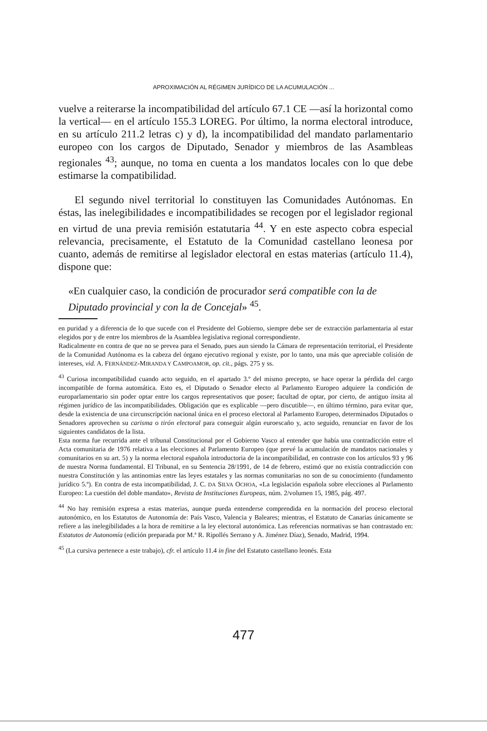APROXIMACIÓN AL RÉGIMEN JURÍDICO DE LA ACUMULACIÓN ...
vuelve a reiterarse la incompatibilidad del artículo 67.1 CE —así la horizontal como la vertical— en el artículo 155.3 LOREG. Por último, la norma electoral introduce, en su artículo 211.2 letras c) y d), la incompatibilidad del mandato parlamentario europeo con los cargos de Diputado, Senador y miembros de las Asambleas regionales <sup>43</sup>; aunque, no toma en cuenta a los mandatos locales con lo que debe estimarse la compatibilidad.
El segundo nivel territorial lo constituyen las Comunidades Autónomas. En éstas, las inelegibilidades e incompatibilidades se recogen por el legislador regional en virtud de una previa remisión estatutaria <sup>44</sup>. Y en este aspecto cobra especial relevancia, precisamente, el Estatuto de la Comunidad castellano leonesa por cuanto, además de remitirse al legislador electoral en estas materias (artículo 11.4), dispone que:
«En cualquier caso, la condición de procurador será compatible con la de Diputado provincial y con la de Concejal» <sup>45</sup>.
en puridad y a diferencia de lo que sucede con el Presidente del Gobierno, siempre debe ser de extracción parlamentaria al estar elegidos por y de entre los miembros de la Asamblea legislativa regional correspondiente.
Radicalmente en contra de que no se prevea para el Senado, pues aun siendo la Cámara de representación territorial, el Presidente de la Comunidad Autónoma es la cabeza del órgano ejecutivo regional y existe, por lo tanto, una más que apreciable colisión de intereses, vid. A. FERNÁNDEZ-MIRANDA Y CAMPOAMOR, op. cit., págs. 275 y ss.
<sup>43</sup> Curiosa incompatibilidad cuando acto seguido, en el apartado 3.º del mismo precepto, se hace operar la pérdida del cargo incompatible de forma automática. Esto es, el Diputado o Senador electo al Parlamento Europeo adquiere la condición de europarlamentario sin poder optar entre los cargos representativos que posee; facultad de optar, por cierto, de antiguo ínsita al régimen jurídico de las incompatibilidades. Obligación que es explicable —pero discutible—, en último término, para evitar que, desde la existencia de una circunscripción nacional única en el proceso electoral al Parlamento Europeo, determinados Diputados o Senadores aprovechen su carisma o tirón electoral para conseguir algún euroescaño y, acto seguido, renunciar en favor de los siguientes candidatos de la lista.
Esta norma fue recurrida ante el tribunal Constitucional por el Gobierno Vasco al entender que había una contradicción entre el Acta comunitaria de 1976 relativa a las elecciones al Parlamento Europeo (que prevé la acumulación de mandatos nacionales y comunitarios en su art. 5) y la norma electoral española introductoria de la incompatibilidad, en contraste con los artículos 93 y 96 de nuestra Norma fundamental. El Tribunal, en su Sentencia 28/1991, de 14 de febrero, estimó que no existía contradicción con nuestra Constitución y las antinomias entre las leyes estatales y las normas comunitarias no son de su conocimiento (fundamento jurídico 5.º). En contra de esta incompatibilidad, J. C. DA SILVA OCHOA, «La legislación española sobre elecciones al Parlamento Europeo: La cuestión del doble mandato», Revista de Instituciones Europeas, núm. 2/volumen 15, 1985, pág. 497.
<sup>44</sup> No hay remisión expresa a estas materias, aunque pueda entenderse comprendida en la normación del proceso electoral autonómico, en los Estatutos de Autonomía de: País Vasco, Valencia y Baleares; mientras, el Estatuto de Canarias únicamente se refiere a las inelegibilidades a la hora de remitirse a la ley electoral autonómica. Las referencias normativas se han contrastado en: Estatutos de Autonomía (edición preparada por M.ª R. Ripollés Serrano y A. Jiménez Díaz), Senado, Madrid, 1994.
<sup>45</sup> (La cursiva pertenece a este trabajo), cfr. el artículo 11.4 in fine del Estatuto castellano leonés. Esta
477